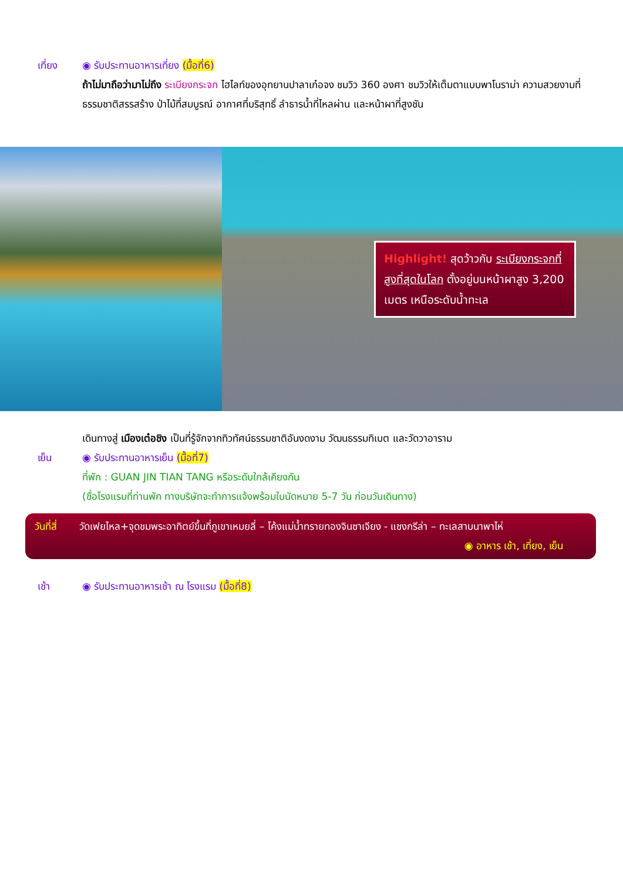เที่ยง ◉ รับประทานอาหารเที่ยง (มื้อที่6)
ถ้าไม่มาถือว่ามาไม่ถึง ระเบียงกระจก ไฮไลท์ของอุทยานปาลาเก๋อจง ชมวิว 360 องศา ชมวิวให้เต็มตาแบบพาโนราม่า ความสวยงามที่ธรรมชาติสรรสร้าง ป่าไม้ที่สมบูรณ์ อากาศที่บริสุทธิ์ ลำธารน้ำที่ไหลผ่าน และหน้าผาที่สูงชัน
Highlight! สุดว้าวกับ ระเบียงกระจกที่สูงที่สุดในโลก ตั้งอยู่บนหน้าผาสูง 3,200 เมตร เหนือระดับน้ำทะเล
เดินทางสู่ เมืองเต๋อชิง เป็นที่รู้จักจากทิวทัศน์ธรรมชาติอันงดงาม วัฒนธรรมทิเบต และวัดวาอาราม
เย็น ◉ รับประทานอาหารเย็น (มื้อที่7)
ที่พัก : GUAN JIN TIAN TANG หรือระดับใกล้เคียงกัน
(ชื่อโรงแรมที่ท่านพัก ทางบริษัทจะทำการแจ้งพร้อมใบนัดหมาย 5-7 วัน ก่อนวันเดินทาง)
วันที่สี่
วัดเฟยไหล+จุดชมพระอาทิตย์ขึ้นที่ภูเขาเหมยลี่ – โค้งแม่น้ำทรายทองจินซาเจียง - แชงกรีล่า – ทะเลสาบนาพาไห่ ◉ อาหาร เช้า, เที่ยง, เย็น
เช้า ◉ รับประทานอาหารเช้า ณ โรงแรม (มื้อที่8)